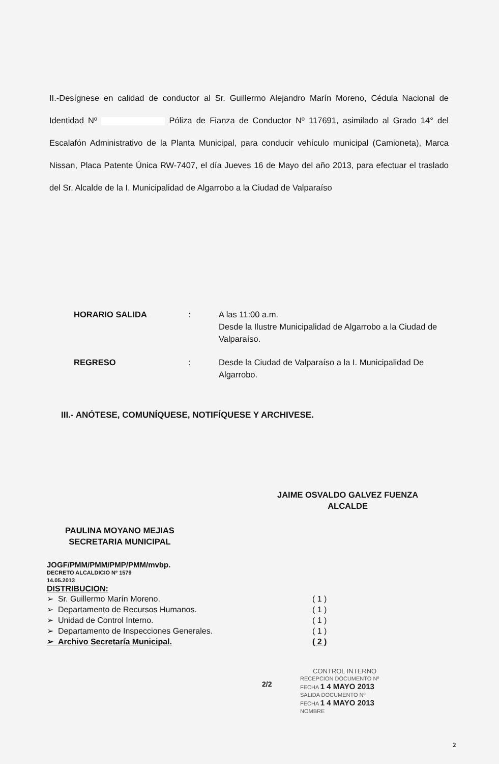II.-Desígnese en calidad de conductor al Sr. Guillermo Alejandro Marín Moreno, Cédula Nacional de Identidad Nº Póliza de Fianza de Conductor Nº 117691, asimilado al Grado 14° del Escalafón Administrativo de la Planta Municipal, para conducir vehículo municipal (Camioneta), Marca Nissan, Placa Patente Única RW-7407, el día Jueves 16 de Mayo del año 2013, para efectuar el traslado del Sr. Alcalde de la I. Municipalidad de Algarrobo a la Ciudad de Valparaíso
| HORARIO SALIDA | : | A las 11:00 a.m. Desde la Ilustre Municipalidad de Algarrobo a la Ciudad de Valparaíso. |
| REGRESO | : | Desde la Ciudad de Valparaíso a la I. Municipalidad De Algarrobo. |
III.- ANÓTESE, COMUNÍQUESE, NOTIFÍQUESE Y ARCHIVESE.
JAIME OSVALDO GALVEZ FUENZA
ALCALDE
PAULINA MOYANO MEJIAS
SECRETARIA MUNICIPAL
JOGF/PMM/PMM/PMP/PMM/mvbp.
DECRETO ALCALDICIO Nº 1579
14.05.2013
DISTRIBUCION:
➢ Sr. Guillermo Marín Moreno. ( 1 )
➢ Departamento de Recursos Humanos. ( 1 )
➢ Unidad de Control Interno. ( 1 )
➢ Departamento de Inspecciones Generales. ( 1 )
➢ Archivo Secretaría Municipal. ( 2 )
2/2
CONTROL INTERNO
RECEPCION DOCUMENTO Nº
FECHA 1 4 MAYO 2013
SALIDA DOCUMENTO Nº
FECHA 1 4 MAYO 2013
NOMBRE
2